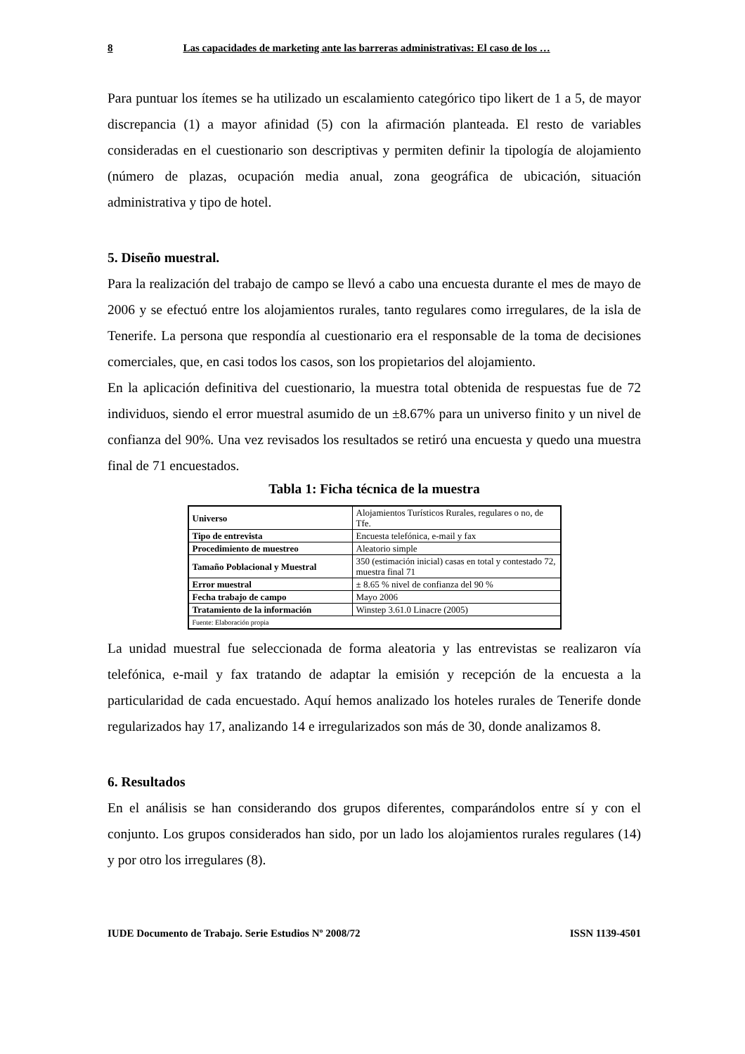8 Las capacidades de marketing ante las barreras administrativas: El caso de los …
Para puntuar los ítemes se ha utilizado un escalamiento categórico tipo likert de 1 a 5, de mayor discrepancia (1) a mayor afinidad (5) con la afirmación planteada. El resto de variables consideradas en el cuestionario son descriptivas y permiten definir la tipología de alojamiento (número de plazas, ocupación media anual, zona geográfica de ubicación, situación administrativa y tipo de hotel.
5. Diseño muestral.
Para la realización del trabajo de campo se llevó a cabo una encuesta durante el mes de mayo de 2006 y se efectuó entre los alojamientos rurales, tanto regulares como irregulares, de la isla de Tenerife. La persona que respondía al cuestionario era el responsable de la toma de decisiones comerciales, que, en casi todos los casos, son los propietarios del alojamiento.
En la aplicación definitiva del cuestionario, la muestra total obtenida de respuestas fue de 72 individuos, siendo el error muestral asumido de un ±8.67% para un universo finito y un nivel de confianza del 90%. Una vez revisados los resultados se retiró una encuesta y quedo una muestra final de 71 encuestados.
Tabla 1: Ficha técnica de la muestra
| Universo | Alojamientos Turísticos Rurales, regulares o no, de Tfe. |
| Tipo de entrevista | Encuesta telefónica, e-mail y fax |
| Procedimiento de muestreo | Aleatorio simple |
| Tamaño Poblacional y Muestral | 350 (estimación inicial) casas en total y contestado 72, muestra final 71 |
| Error muestral | ± 8.65 % nivel de confianza del 90 % |
| Fecha trabajo de campo | Mayo 2006 |
| Tratamiento de la información | Winstep 3.61.0 Linacre (2005) |
| Fuente: Elaboración propia | |
La unidad muestral fue seleccionada de forma aleatoria y las entrevistas se realizaron vía telefónica, e-mail y fax tratando de adaptar la emisión y recepción de la encuesta a la particularidad de cada encuestado. Aquí hemos analizado los hoteles rurales de Tenerife donde regularizados hay 17, analizando 14 e irregularizados son más de 30, donde analizamos 8.
6. Resultados
En el análisis se han considerando dos grupos diferentes, comparándolos entre sí y con el conjunto. Los grupos considerados han sido, por un lado los alojamientos rurales regulares (14) y por otro los irregulares (8).
IUDE Documento de Trabajo. Serie Estudios Nº 2008/72 ISSN 1139-4501